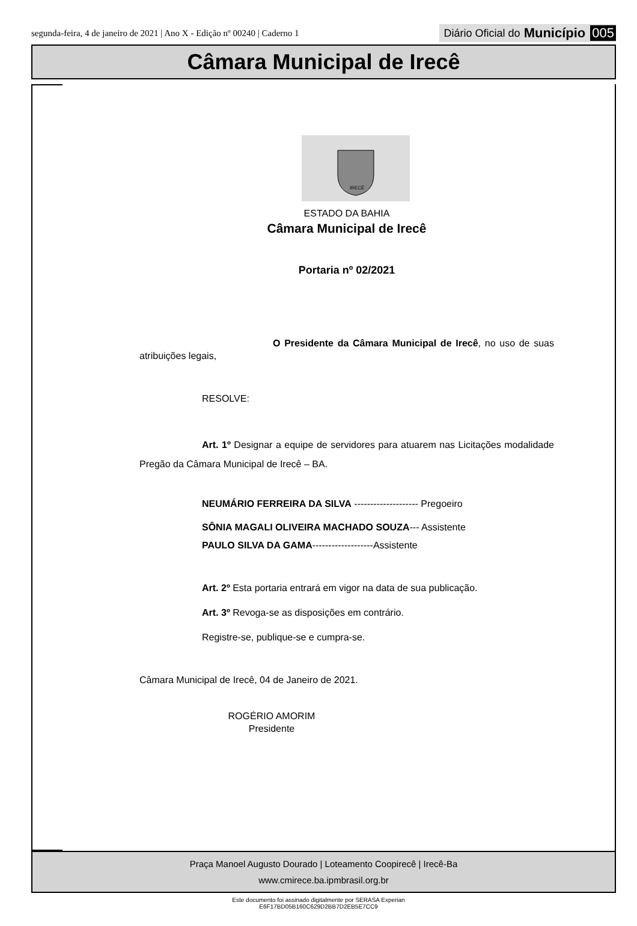segunda-feira, 4 de janeiro de 2021 | Ano X - Edição nº 00240 | Caderno 1
Diário Oficial do Município 005
Câmara Municipal de Irecê
IRECÊ
ESTADO DA BAHIA
Câmara Municipal de Irecê
Portaria nº 02/2021
O Presidente da Câmara Municipal de Irecê, no uso de suas atribuições legais,
RESOLVE:
Art. 1º Designar a equipe de servidores para atuarem nas Licitações modalidade Pregão da Câmara Municipal de Irecê – BA.
NEUMÁRIO FERREIRA DA SILVA -------------------- Pregoeiro
SÔNIA MAGALI OLIVEIRA MACHADO SOUZA--- Assistente
PAULO SILVA DA GAMA-------------------Assistente
Art. 2º Esta portaria entrará em vigor na data de sua publicação.
Art. 3º Revoga-se as disposições em contrário.
Registre-se, publique-se e cumpra-se.
Câmara Municipal de Irecê, 04 de Janeiro de 2021.
ROGÉRIO AMORIM
Presidente
Praça Manoel Augusto Dourado | Loteamento Coopirecê | Irecê-Ba
www.cmirece.ba.ipmbrasil.org.br
Este documento foi assinado digitalmente por SERASA Experian
E6F17BD05B160C629D2BB7D2EB5E7CC9